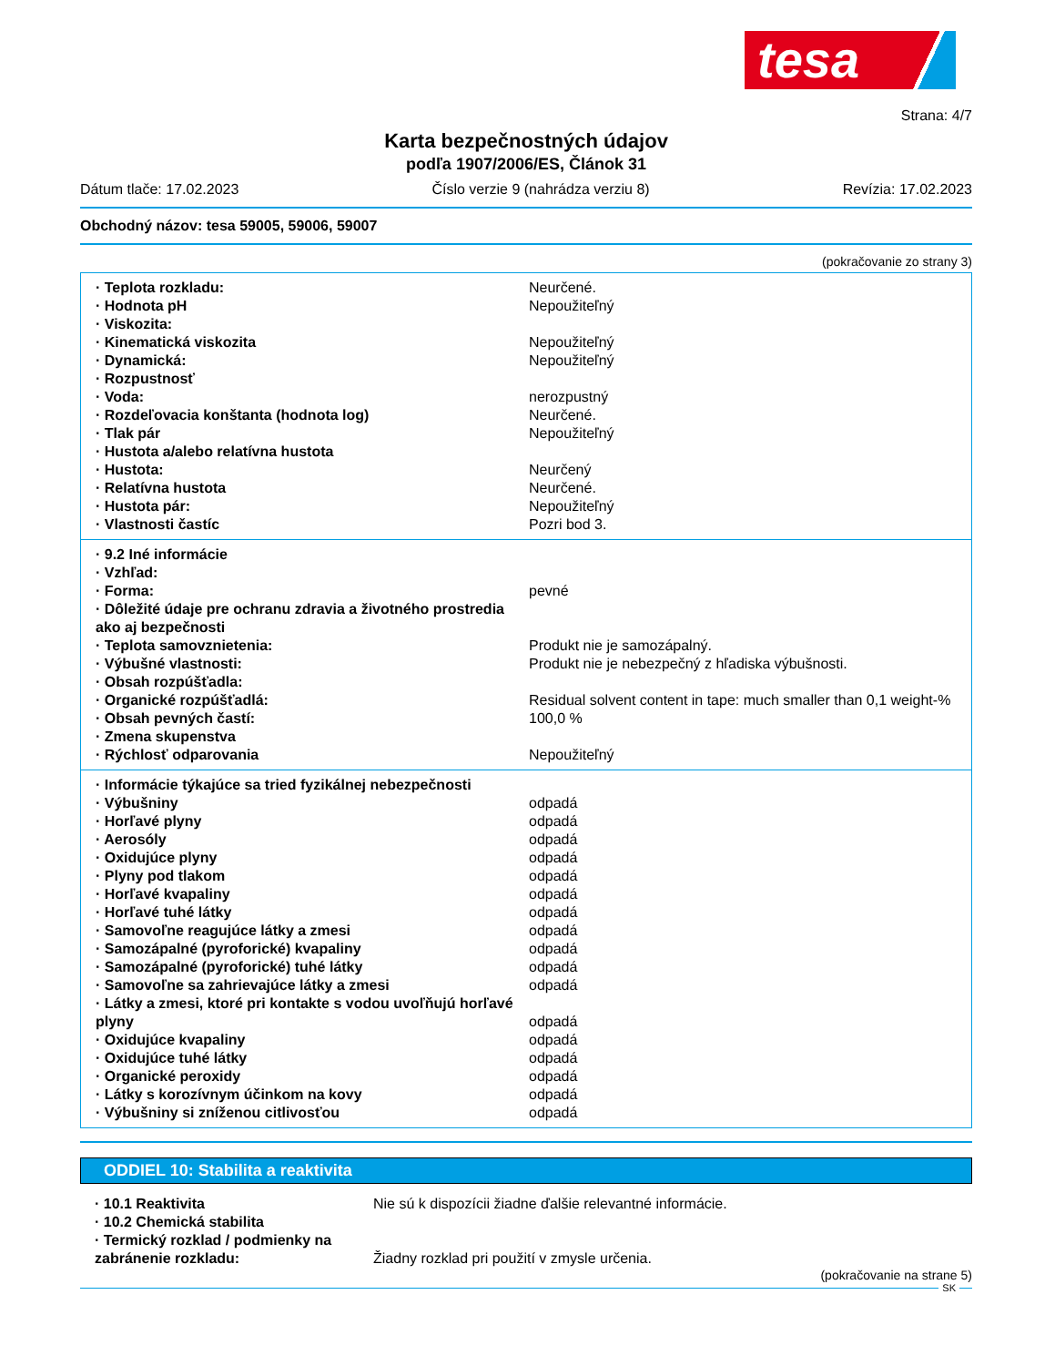tesa
Strana: 4/7
Karta bezpečnostných údajov
podľa 1907/2006/ES, Článok 31
Dátum tlače: 17.02.2023 Číslo verzie 9 (nahrádza verziu 8) Revízia: 17.02.2023
Obchodný názov: tesa 59005, 59006, 59007
(pokračovanie zo strany 3)
| · Teplota rozkladu: | Neurčené. |
| · Hodnota pH | Nepoužiteľný |
| · Viskozita: | |
| · Kinematická viskozita | Nepoužiteľný |
| · Dynamická: | Nepoužiteľný |
| · Rozpustnosť | |
| · Voda: | nerozpustný |
| · Rozdeľovacia konštanta (hodnota log) | Neurčené. |
| · Tlak pár | Nepoužiteľný |
| · Hustota a/alebo relatívna hustota | |
| · Hustota: | Neurčený |
| · Relatívna hustota | Neurčené. |
| · Hustota pár: | Nepoužiteľný |
| · Vlastnosti častíc | Pozri bod 3. |
| · 9.2 Iné informácie | |
| · Vzhľad: | |
| · Forma: | pevné |
| · Dôležité údaje pre ochranu zdravia a životného prostredia ako aj bezpečnosti | |
| · Teplota samovznietenia: | Produkt nie je samozápalný. |
| · Výbušné vlastnosti: | Produkt nie je nebezpečný z hľadiska výbušnosti. |
| · Obsah rozpúšťadla: | |
| · Organické rozpúšťadlá: | Residual solvent content in tape: much smaller than 0,1 weight-% |
| · Obsah pevných častí: | 100,0 % |
| · Zmena skupenstva | |
| · Rýchlosť odparovania | Nepoužiteľný |
| · Informácie týkajúce sa tried fyzikálnej nebezpečnosti | |
| · Výbušniny | odpadá |
| · Horľavé plyny | odpadá |
| · Aerosóly | odpadá |
| · Oxidujúce plyny | odpadá |
| · Plyny pod tlakom | odpadá |
| · Horľavé kvapaliny | odpadá |
| · Horľavé tuhé látky | odpadá |
| · Samovoľne reagujúce látky a zmesi | odpadá |
| · Samozápalné (pyroforické) kvapaliny | odpadá |
| · Samozápalné (pyroforické) tuhé látky | odpadá |
| · Samovoľne sa zahrievajúce látky a zmesi | odpadá |
| · Látky a zmesi, ktoré pri kontakte s vodou uvoľňujú horľavé plyny | odpadá |
| · Oxidujúce kvapaliny | odpadá |
| · Oxidujúce tuhé látky | odpadá |
| · Organické peroxidy | odpadá |
| · Látky s korozívnym účinkom na kovy | odpadá |
| · Výbušniny si zníženou citlivosťou | odpadá |
ODDIEL 10: Stabilita a reaktivita
| · 10.1 Reaktivita | Nie sú k dispozícii žiadne ďalšie relevantné informácie. |
| · 10.2 Chemická stabilita | |
| · Termický rozklad / podmienky na zabránenie rozkladu: | Žiadny rozklad pri použití v zmysle určenia. |
(pokračovanie na strane 5)
SK